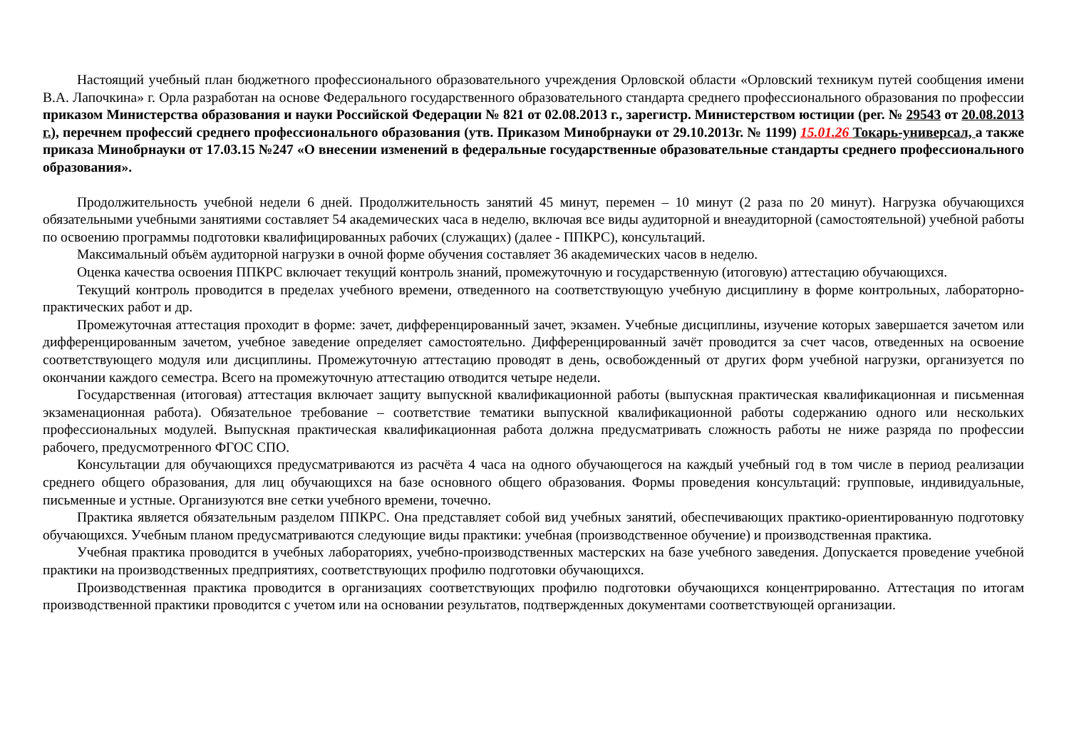Настоящий учебный план бюджетного профессионального образовательного учреждения Орловской области «Орловский техникум путей сообщения имени В.А. Лапочкина» г. Орла разработан на основе Федерального государственного образовательного стандарта среднего профессионального образования по профессии приказом Министерства образования и науки Российской Федерации № 821 от 02.08.2013 г., зарегистр. Министерством юстиции (рег. № 29543 от 20.08.2013 г.), перечнем профессий среднего профессионального образования (утв. Приказом Минобрнауки от 29.10.2013г. № 1199) 15.01.26 Токарь-универсал, а также приказа Минобрнауки от 17.03.15 №247 «О внесении изменений в федеральные государственные образовательные стандарты среднего профессионального образования».
Продолжительность учебной недели 6 дней. Продолжительность занятий 45 минут, перемен – 10 минут (2 раза по 20 минут). Нагрузка обучающихся обязательными учебными занятиями составляет 54 академических часа в неделю, включая все виды аудиторной и внеаудиторной (самостоятельной) учебной работы по освоению программы подготовки квалифицированных рабочих (служащих) (далее - ППКРС), консультаций.
Максимальный объём аудиторной нагрузки в очной форме обучения составляет 36 академических часов в неделю.
Оценка качества освоения ППКРС включает текущий контроль знаний, промежуточную и государственную (итоговую) аттестацию обучающихся.
Текущий контроль проводится в пределах учебного времени, отведенного на соответствующую учебную дисциплину в форме контрольных, лабораторно-практических работ и др.
Промежуточная аттестация проходит в форме: зачет, дифференцированный зачет, экзамен. Учебные дисциплины, изучение которых завершается зачетом или дифференцированным зачетом, учебное заведение определяет самостоятельно. Дифференцированный зачёт проводится за счет часов, отведенных на освоение соответствующего модуля или дисциплины. Промежуточную аттестацию проводят в день, освобожденный от других форм учебной нагрузки, организуется по окончании каждого семестра. Всего на промежуточную аттестацию отводится четыре недели.
Государственная (итоговая) аттестация включает защиту выпускной квалификационной работы (выпускная практическая квалификационная и письменная экзаменационная работа). Обязательное требование – соответствие тематики выпускной квалификационной работы содержанию одного или нескольких профессиональных модулей. Выпускная практическая квалификационная работа должна предусматривать сложность работы не ниже разряда по профессии рабочего, предусмотренного ФГОС СПО.
Консультации для обучающихся предусматриваются из расчёта 4 часа на одного обучающегося на каждый учебный год в том числе в период реализации среднего общего образования, для лиц обучающихся на базе основного общего образования. Формы проведения консультаций: групповые, индивидуальные, письменные и устные. Организуются вне сетки учебного времени, точечно.
Практика является обязательным разделом ППКРС. Она представляет собой вид учебных занятий, обеспечивающих практико-ориентированную подготовку обучающихся. Учебным планом предусматриваются следующие виды практики: учебная (производственное обучение) и производственная практика.
Учебная практика проводится в учебных лабораториях, учебно-производственных мастерских на базе учебного заведения. Допускается проведение учебной практики на производственных предприятиях, соответствующих профилю подготовки обучающихся.
Производственная практика проводится в организациях соответствующих профилю подготовки обучающихся концентрированно. Аттестация по итогам производственной практики проводится с учетом или на основании результатов, подтвержденных документами соответствующей организации.